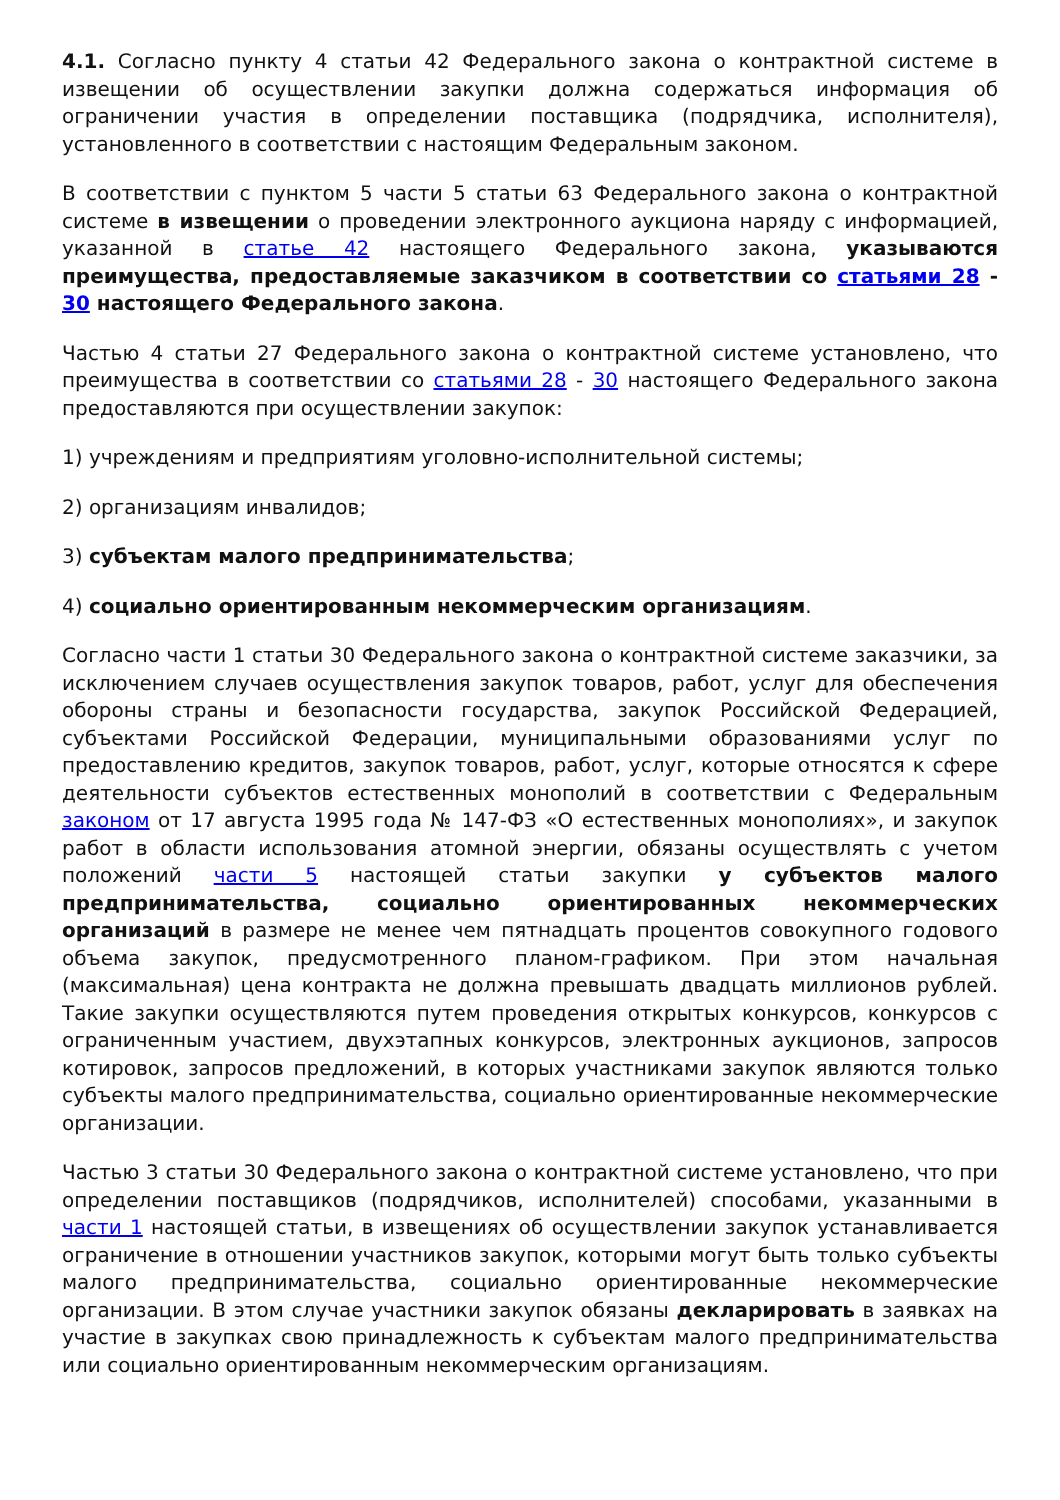4.1. Согласно пункту 4 статьи 42 Федерального закона о контрактной системе в извещении об осуществлении закупки должна содержаться информация об ограничении участия в определении поставщика (подрядчика, исполнителя), установленного в соответствии с настоящим Федеральным законом.
В соответствии с пунктом 5 части 5 статьи 63 Федерального закона о контрактной системе в извещении о проведении электронного аукциона наряду с информацией, указанной в статье 42 настоящего Федерального закона, указываются преимущества, предоставляемые заказчиком в соответствии со статьями 28 - 30 настоящего Федерального закона.
Частью 4 статьи 27 Федерального закона о контрактной системе установлено, что преимущества в соответствии со статьями 28 - 30 настоящего Федерального закона предоставляются при осуществлении закупок:
1) учреждениям и предприятиям уголовно-исполнительной системы;
2) организациям инвалидов;
3) субъектам малого предпринимательства;
4) социально ориентированным некоммерческим организациям.
Согласно части 1 статьи 30 Федерального закона о контрактной системе заказчики, за исключением случаев осуществления закупок товаров, работ, услуг для обеспечения обороны страны и безопасности государства, закупок Российской Федерацией, субъектами Российской Федерации, муниципальными образованиями услуг по предоставлению кредитов, закупок товаров, работ, услуг, которые относятся к сфере деятельности субъектов естественных монополий в соответствии с Федеральным законом от 17 августа 1995 года № 147-ФЗ «О естественных монополиях», и закупок работ в области использования атомной энергии, обязаны осуществлять с учетом положений части 5 настоящей статьи закупки у субъектов малого предпринимательства, социально ориентированных некоммерческих организаций в размере не менее чем пятнадцать процентов совокупного годового объема закупок, предусмотренного планом-графиком. При этом начальная (максимальная) цена контракта не должна превышать двадцать миллионов рублей. Такие закупки осуществляются путем проведения открытых конкурсов, конкурсов с ограниченным участием, двухэтапных конкурсов, электронных аукционов, запросов котировок, запросов предложений, в которых участниками закупок являются только субъекты малого предпринимательства, социально ориентированные некоммерческие организации.
Частью 3 статьи 30 Федерального закона о контрактной системе установлено, что при определении поставщиков (подрядчиков, исполнителей) способами, указанными в части 1 настоящей статьи, в извещениях об осуществлении закупок устанавливается ограничение в отношении участников закупок, которыми могут быть только субъекты малого предпринимательства, социально ориентированные некоммерческие организации. В этом случае участники закупок обязаны декларировать в заявках на участие в закупках свою принадлежность к субъектам малого предпринимательства или социально ориентированным некоммерческим организациям.